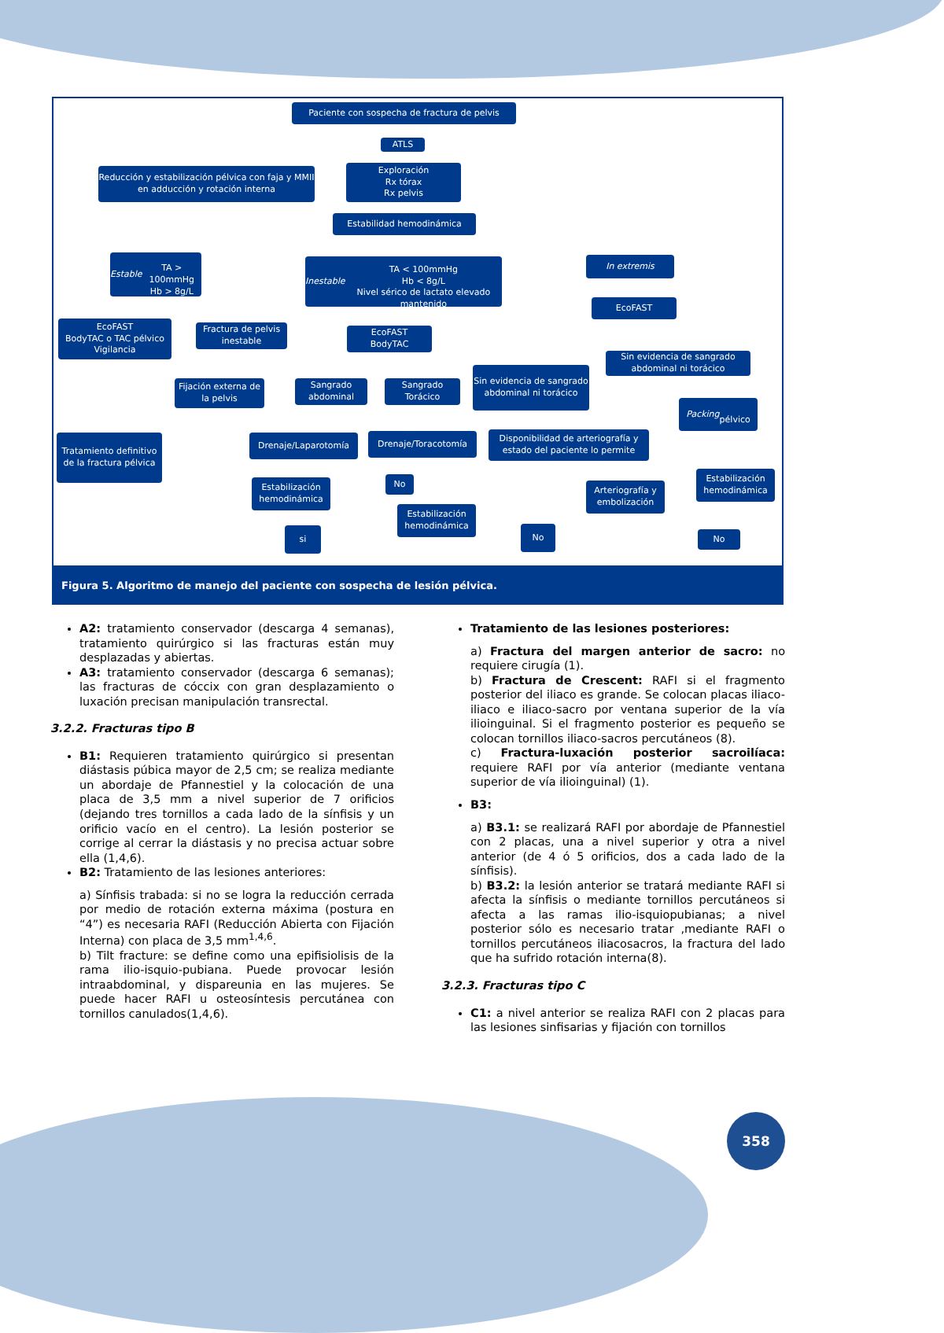Paciente con sospecha de fractura de pelvis
ATLS
Reducción y estabilización pélvica con faja y MMII en adducción y rotación interna
Exploración
Rx tórax
Rx pelvis
Estabilidad hemodinámica
Estable
TA > 100mmHg
Hb > 8g/L
Inestable
TA < 100mmHg
Hb < 8g/L
Nivel sérico de lactato elevado mantenido
In extremis
EcoFAST
EcoFAST
BodyTAC o TAC pélvico
Vigilancia
Fractura de pelvis inestable
EcoFAST
BodyTAC
Sin evidencia de sangrado abdominal ni torácico
Fijación externa de la pelvis
Sangrado abdominal
Sangrado Torácico
Sin evidencia de sangrado abdominal ni torácico
Packing
pélvico
Tratamiento definitivo de la fractura pélvica
Drenaje/Laparotomía Drenaje/Toracotomía
Disponibilidad de arteriografía y estado del paciente lo permite
Estabilización hemodinámica
No
Arteriografía y embolización
Estabilización hemodinámica
Estabilización hemodinámica
No
si No
Figura 5. Algoritmo de manejo del paciente con sospecha de lesión pélvica.
A2: tratamiento conservador (descarga 4 semanas), tratamiento quirúrgico si las fracturas están muy desplazadas y abiertas.
A3: tratamiento conservador (descarga 6 semanas); las fracturas de cóccix con gran desplazamiento o luxación precisan manipulación transrectal.
3.2.2. Fracturas tipo B
B1: Requieren tratamiento quirúrgico si presentan diástasis púbica mayor de 2,5 cm; se realiza mediante un abordaje de Pfannestiel y la colocación de una placa de 3,5 mm a nivel superior de 7 orificios (dejando tres tornillos a cada lado de la sínfisis y un orificio vacío en el centro). La lesión posterior se corrige al cerrar la diástasis y no precisa actuar sobre ella (1,4,6).
B2: Tratamiento de las lesiones anteriores:
a) Sínfisis trabada: si no se logra la reducción cerrada por medio de rotación externa máxima (postura en “4”) es necesaria RAFI (Reducción Abierta con Fijación Interna) con placa de 3,5 mm<sup>1,4,6</sup>.
b) Tilt fracture: se define como una epifisiolisis de la rama ilio-isquio-pubiana. Puede provocar lesión intraabdominal, y dispareunia en las mujeres. Se puede hacer RAFI u osteosíntesis percutánea con tornillos canulados(1,4,6).
Tratamiento de las lesiones posteriores:
a) Fractura del margen anterior de sacro: no requiere cirugía (1).
b) Fractura de Crescent: RAFI si el fragmento posterior del iliaco es grande. Se colocan placas iliaco-iliaco e iliaco-sacro por ventana superior de la vía ilioinguinal. Si el fragmento posterior es pequeño se colocan tornillos iliaco-sacros percutáneos (8).
c) Fractura-luxación posterior sacroilíaca: requiere RAFI por vía anterior (mediante ventana superior de vía ilioinguinal) (1).
B3:
a) B3.1: se realizará RAFI por abordaje de Pfannestiel con 2 placas, una a nivel superior y otra a nivel anterior (de 4 ó 5 orificios, dos a cada lado de la sínfisis).
b) B3.2: la lesión anterior se tratará mediante RAFI si afecta la sínfisis o mediante tornillos percutáneos si afecta a las ramas ilio-isquiopubianas; a nivel posterior sólo es necesario tratar ,mediante RAFI o tornillos percutáneos iliacosacros, la fractura del lado que ha sufrido rotación interna(8).
3.2.3. Fracturas tipo C
C1: a nivel anterior se realiza RAFI con 2 placas para las lesiones sinfisarias y fijación con tornillos
358